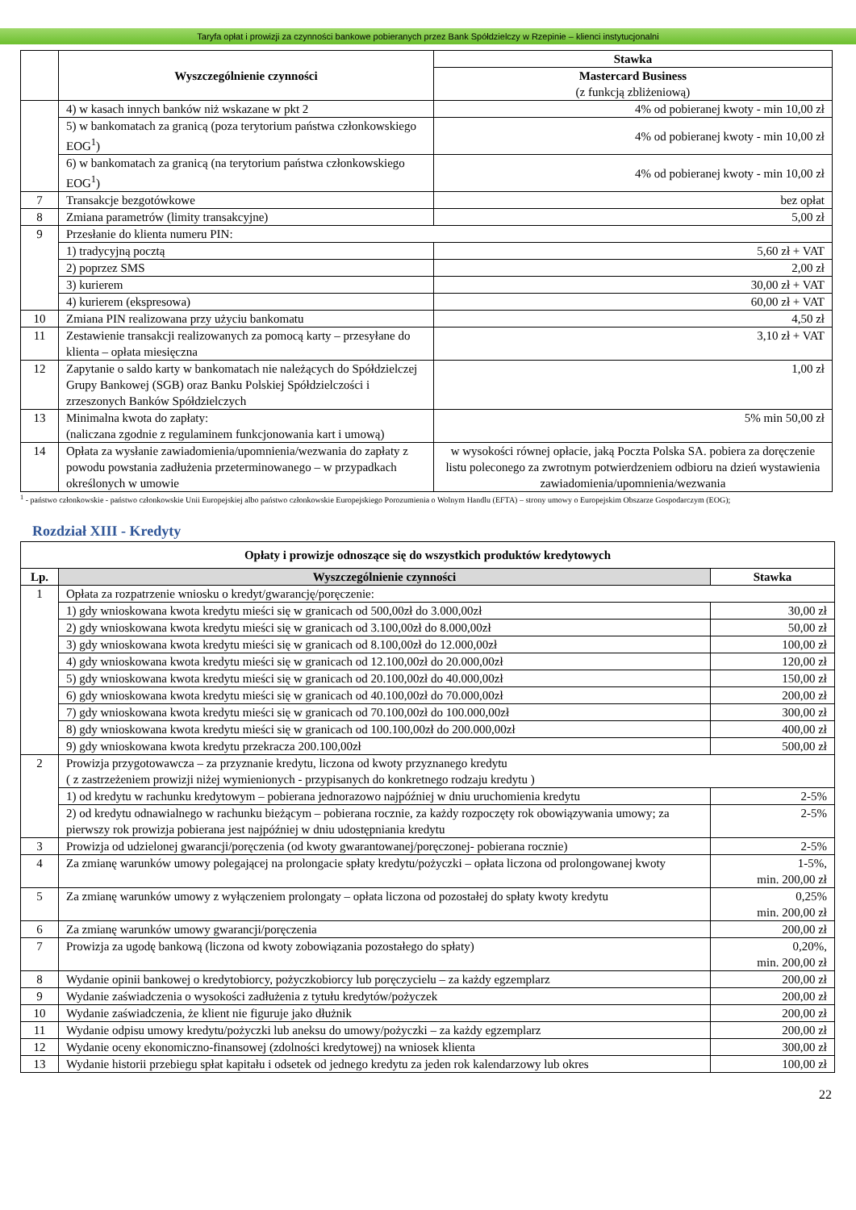Taryfa opłat i prowizji za czynności bankowe pobieranych przez Bank Spółdzielczy w Rzepinie – klienci instytucjonalni
| | Wyszczególnienie czynności | Stawka |
| | | Mastercard Business (z funkcją zbliżeniową) |
| | 4) w kasach innych banków niż wskazane w pkt 2 | 4% od pobieranej kwoty - min 10,00 zł |
| | 5) w bankomatach za granicą (poza terytorium państwa członkowskiego EOG<sup>1</sup>) | 4% od pobieranej kwoty - min 10,00 zł |
| | 6) w bankomatach za granicą (na terytorium państwa członkowskiego EOG<sup>1</sup>) | 4% od pobieranej kwoty - min 10,00 zł |
| 7 | Transakcje bezgotówkowe | bez opłat |
| 8 | Zmiana parametrów (limity transakcyjne) | 5,00 zł |
| 9 | Przesłanie do klienta numeru PIN: | |
| | 1) tradycyjną pocztą | 5,60 zł + VAT |
| | 2) poprzez SMS | 2,00 zł |
| | 3) kurierem | 30,00 zł + VAT |
| | 4) kurierem (ekspresowa) | 60,00 zł + VAT |
| 10 | Zmiana PIN realizowana przy użyciu bankomatu | 4,50 zł |
| 11 | Zestawienie transakcji realizowanych za pomocą karty – przesyłane do klienta – opłata miesięczna | 3,10 zł + VAT |
| 12 | Zapytanie o saldo karty w bankomatach nie należących do Spółdzielczej Grupy Bankowej (SGB) oraz Banku Polskiej Spółdzielczości i zrzeszonych Banków Spółdzielczych | 1,00 zł |
| 13 | Minimalna kwota do zapłaty: (naliczana zgodnie z regulaminem funkcjonowania kart i umową) | 5% min 50,00 zł |
| 14 | Opłata za wysłanie zawiadomienia/upomnienia/wezwania do zapłaty z powodu powstania zadłużenia przeterminowanego – w przypadkach określonych w umowie | w wysokości równej opłacie, jaką Poczta Polska SA. pobiera za doręczenie listu poleconego za zwrotnym potwierdzeniem odbioru na dzień wystawienia zawiadomienia/upomnienia/wezwania |
<sup>1</sup> - państwo członkowskie - państwo członkowskie Unii Europejskiej albo państwo członkowskie Europejskiego Porozumienia o Wolnym Handlu (EFTA) – strony umowy o Europejskim Obszarze Gospodarczym (EOG);
Rozdział XIII - Kredyty
| Opłaty i prowizje odnoszące się do wszystkich produktów kredytowych | | |
| --- | --- | --- |
| Lp. | Wyszczególnienie czynności | Stawka |
| 1 | Opłata za rozpatrzenie wniosku o kredyt/gwarancję/poręczenie: | |
| | 1) gdy wnioskowana kwota kredytu mieści się w granicach od 500,00zł do 3.000,00zł | 30,00 zł |
| | 2) gdy wnioskowana kwota kredytu mieści się w granicach od 3.100,00zł do 8.000,00zł | 50,00 zł |
| | 3) gdy wnioskowana kwota kredytu mieści się w granicach od 8.100,00zł do 12.000,00zł | 100,00 zł |
| | 4) gdy wnioskowana kwota kredytu mieści się w granicach od 12.100,00zł do 20.000,00zł | 120,00 zł |
| | 5) gdy wnioskowana kwota kredytu mieści się w granicach od 20.100,00zł do 40.000,00zł | 150,00 zł |
| | 6) gdy wnioskowana kwota kredytu mieści się w granicach od 40.100,00zł do 70.000,00zł | 200,00 zł |
| | 7) gdy wnioskowana kwota kredytu mieści się w granicach od 70.100,00zł do 100.000,00zł | 300,00 zł |
| | 8) gdy wnioskowana kwota kredytu mieści się w granicach od 100.100,00zł do 200.000,00zł | 400,00 zł |
| | 9) gdy wnioskowana kwota kredytu przekracza 200.100,00zł | 500,00 zł |
| 2 | Prowizja przygotowawcza – za przyznanie kredytu, liczona od kwoty przyznanego kredytu ( z zastrzeżeniem prowizji niżej wymienionych - przypisanych do konkretnego rodzaju kredytu ) | |
| | 1) od kredytu w rachunku kredytowym – pobierana jednorazowo najpóźniej w dniu uruchomienia kredytu | 2-5% |
| | 2) od kredytu odnawialnego w rachunku bieżącym – pobierana rocznie, za każdy rozpoczęty rok obowiązywania umowy; za pierwszy rok prowizja pobierana jest najpóźniej w dniu udostępniania kredytu | 2-5% |
| 3 | Prowizja od udzielonej gwarancji/poręczenia (od kwoty gwarantowanej/poręczonej- pobierana rocznie) | 2-5% |
| 4 | Za zmianę warunków umowy polegającej na prolongacie spłaty kredytu/pożyczki – opłata liczona od prolongowanej kwoty | 1-5%, min. 200,00 zł |
| 5 | Za zmianę warunków umowy z wyłączeniem prolongaty – opłata liczona od pozostałej do spłaty kwoty kredytu | 0,25% min. 200,00 zł |
| 6 | Za zmianę warunków umowy gwarancji/poręczenia | 200,00 zł |
| 7 | Prowizja za ugodę bankową (liczona od kwoty zobowiązania pozostałego do spłaty) | 0,20%, min. 200,00 zł |
| 8 | Wydanie opinii bankowej o kredytobiorcy, pożyczkobiorcy lub poręczycielu – za każdy egzemplarz | 200,00 zł |
| 9 | Wydanie zaświadczenia o wysokości zadłużenia z tytułu kredytów/pożyczek | 200,00 zł |
| 10 | Wydanie zaświadczenia, że klient nie figuruje jako dłużnik | 200,00 zł |
| 11 | Wydanie odpisu umowy kredytu/pożyczki lub aneksu do umowy/pożyczki – za każdy egzemplarz | 200,00 zł |
| 12 | Wydanie oceny ekonomiczno-finansowej (zdolności kredytowej) na wniosek klienta | 300,00 zł |
| 13 | Wydanie historii przebiegu spłat kapitału i odsetek od jednego kredytu za jeden rok kalendarzowy lub okres | 100,00 zł |
22